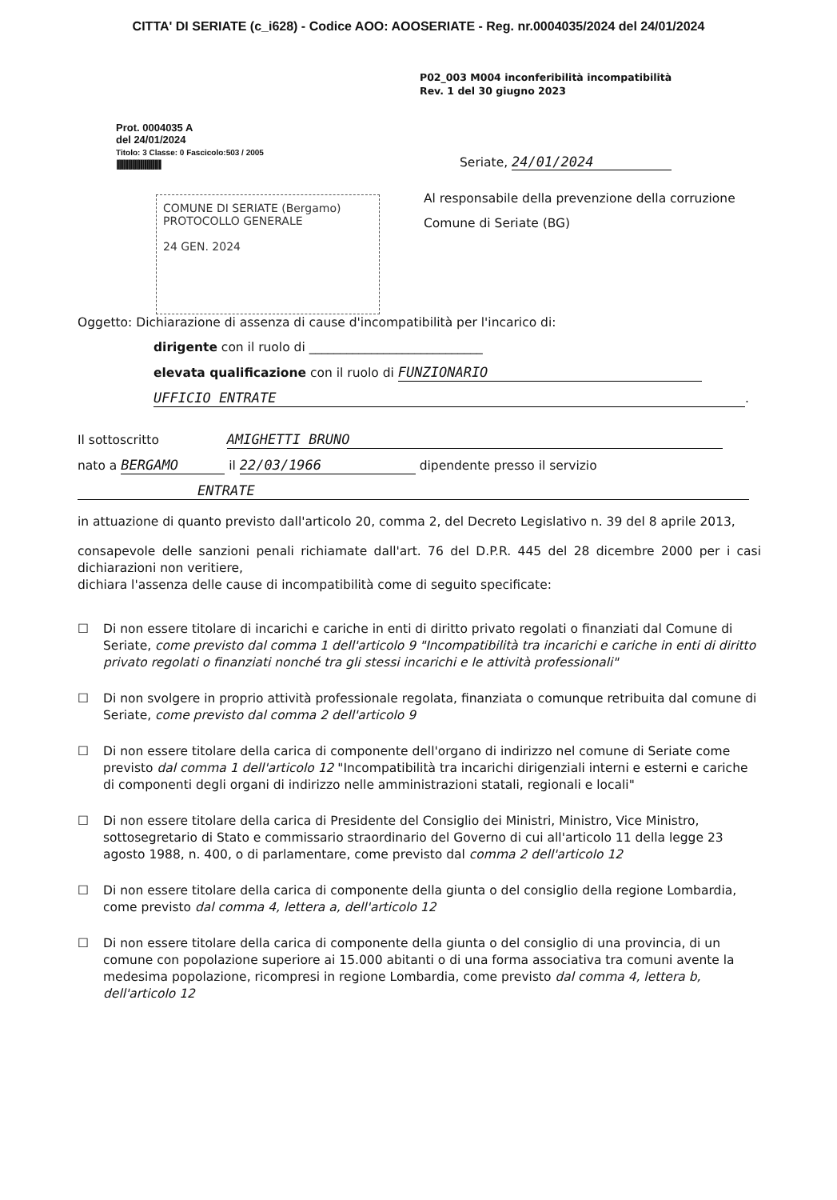CITTA' DI SERIATE (c_i628) - Codice AOO: AOOSERIATE - Reg. nr.0004035/2024 del 24/01/2024
P02_003 M004 inconferibilità incompatibilità
Rev. 1 del 30 giugno 2023
Prot. 0004035 A
del 24/01/2024
Titolo: 3 Classe: 0 Fascicolo:503 / 2005
||||||||||||||||||||||||||||||||||
Seriate, 24/01/2024
COMUNE DI SERIATE (Bergamo)
PROTOCOLLO GENERALE
24 GEN. 2024
Al responsabile della prevenzione della corruzione
Comune di Seriate (BG)
Oggetto: Dichiarazione di assenza di cause d'incompatibilità per l'incarico di:
dirigente con il ruolo di ____________________________
elevata qualificazione con il ruolo di FUNZIONARIO
UFFICIO ENTRATE.
Il sottoscritto AMIGHETTI BRUNO
nato a BERGAMO il 22/03/1966 dipendente presso il servizio
ENTRATE
in attuazione di quanto previsto dall'articolo 20, comma 2, del Decreto Legislativo n. 39 del 8 aprile 2013,
consapevole delle sanzioni penali richiamate dall'art. 76 del D.P.R. 445 del 28 dicembre 2000 per i casi dichiarazioni non veritiere,
dichiara l'assenza delle cause di incompatibilità come di seguito specificate:
☐ Di non essere titolare di incarichi e cariche in enti di diritto privato regolati o finanziati dal Comune di Seriate, come previsto dal comma 1 dell'articolo 9 "Incompatibilità tra incarichi e cariche in enti di diritto privato regolati o finanziati nonché tra gli stessi incarichi e le attività professionali"
☐ Di non svolgere in proprio attività professionale regolata, finanziata o comunque retribuita dal comune di Seriate, come previsto dal comma 2 dell'articolo 9
☐ Di non essere titolare della carica di componente dell'organo di indirizzo nel comune di Seriate come previsto dal comma 1 dell'articolo 12 "Incompatibilità tra incarichi dirigenziali interni e esterni e cariche di componenti degli organi di indirizzo nelle amministrazioni statali, regionali e locali"
☐ Di non essere titolare della carica di Presidente del Consiglio dei Ministri, Ministro, Vice Ministro, sottosegretario di Stato e commissario straordinario del Governo di cui all'articolo 11 della legge 23 agosto 1988, n. 400, o di parlamentare, come previsto dal comma 2 dell'articolo 12
☐ Di non essere titolare della carica di componente della giunta o del consiglio della regione Lombardia, come previsto dal comma 4, lettera a, dell'articolo 12
☐ Di non essere titolare della carica di componente della giunta o del consiglio di una provincia, di un comune con popolazione superiore ai 15.000 abitanti o di una forma associativa tra comuni avente la medesima popolazione, ricompresi in regione Lombardia, come previsto dal comma 4, lettera b, dell'articolo 12